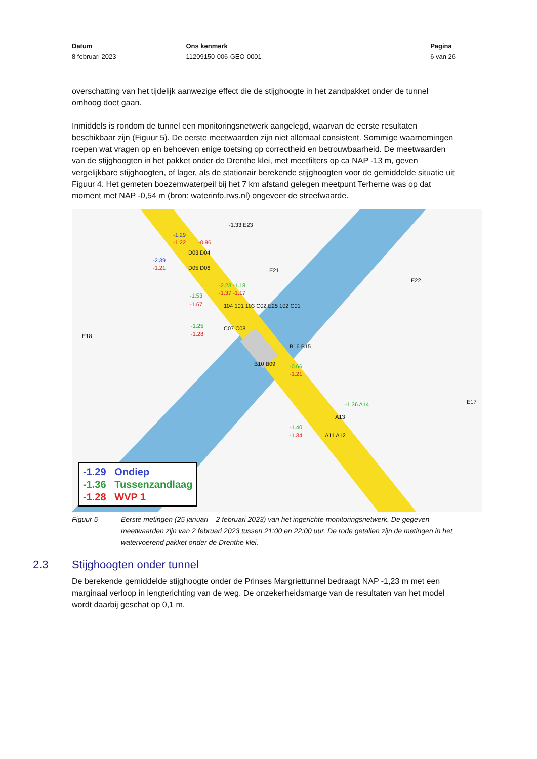Datum
8 februari 2023
Ons kenmerk
11209150-006-GEO-0001
Pagina
6 van 26
overschatting van het tijdelijk aanwezige effect die de stijghoogte in het zandpakket onder de tunnel omhoog doet gaan.
Inmiddels is rondom de tunnel een monitoringsnetwerk aangelegd, waarvan de eerste resultaten beschikbaar zijn (Figuur 5). De eerste meetwaarden zijn niet allemaal consistent. Sommige waarnemingen roepen wat vragen op en behoeven enige toetsing op correctheid en betrouwbaarheid. De meetwaarden van de stijghoogten in het pakket onder de Drenthe klei, met meetfilters op ca NAP -13 m, geven vergelijkbare stijghoogten, of lager, als de stationair berekende stijghoogten voor de gemiddelde situatie uit Figuur 4. Het gemeten boezemwaterpeil bij het 7 km afstand gelegen meetpunt Terherne was op dat moment met NAP -0,54 m (bron: waterinfo.rws.nl) ongeveer de streefwaarde.
E18
-1.33 E23
-1.29
-1.22 -0.96
D03 D04
-2.39
-1.21 D05 D06 E21
E22
-2.23 -1.18
-1.37 -1.17 -1.53
-1.67 104 101 103 C02 E25 102 C01
-1.25
-1.28
C07 C08
B16 B15
B10 B09 -0.66
-1.21
E17 -1.36 A14
A13
-1.40
-1.34 A11 A12
-1.29 Ondiep
-1.36 Tussenzandlaag
-1.28 WVP 1
Figuur 5 Eerste metingen (25 januari – 2 februari 2023) van het ingerichte monitoringsnetwerk. De gegeven meetwaarden zijn van 2 februari 2023 tussen 21:00 en 22:00 uur. De rode getallen zijn de metingen in het watervoerend pakket onder de Drenthe klei.
2.3 Stijghoogten onder tunnel
De berekende gemiddelde stijghoogte onder de Prinses Margriettunnel bedraagt NAP -1,23 m met een marginaal verloop in lengterichting van de weg. De onzekerheidsmarge van de resultaten van het model wordt daarbij geschat op 0,1 m.